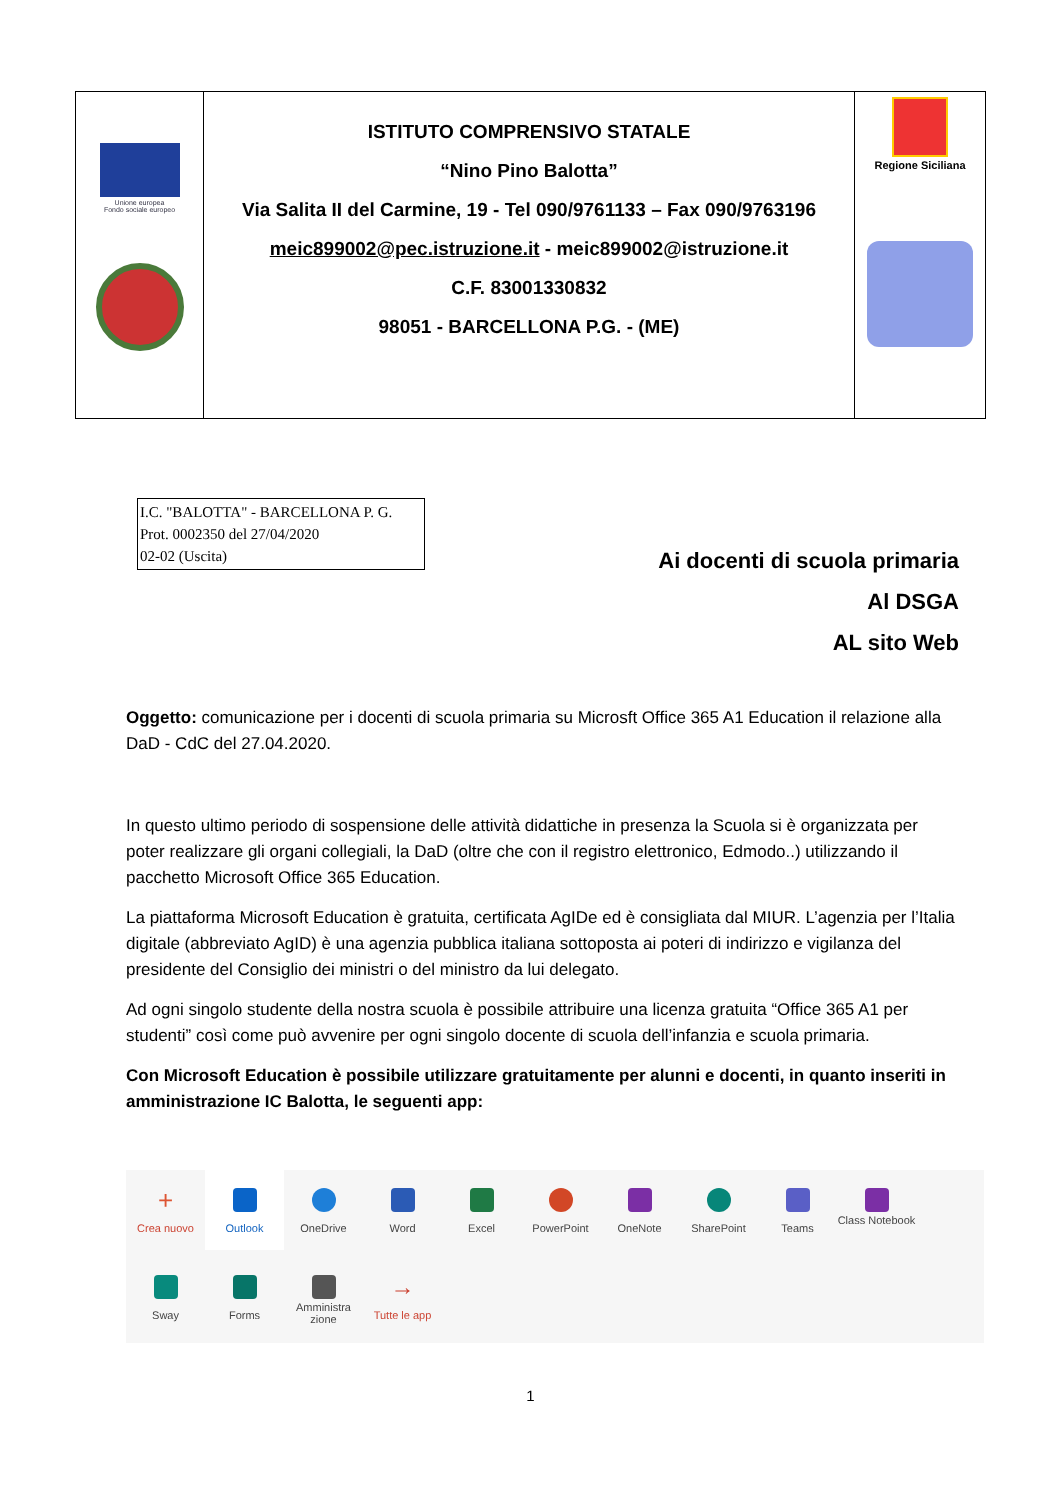| Unione europea Fondo sociale europeo | ISTITUTO COMPRENSIVO STATALE “Nino Pino Balotta” Via Salita II del Carmine, 19 - Tel 090/9761133 – Fax 090/9763196 meic899002@pec.istruzione.it - meic899002@istruzione.it C.F. 83001330832 98051 - BARCELLONA P.G. - (ME) | Regione Siciliana |
I.C. "BALOTTA" - BARCELLONA P. G.
Prot. 0002350 del 27/04/2020
02-02 (Uscita)
Ai docenti di scuola primaria
Al DSGA
AL sito Web
Oggetto: comunicazione per i docenti di scuola primaria su Microsft Office 365 A1 Education il relazione alla DaD - CdC del 27.04.2020.
In questo ultimo periodo di sospensione delle attività didattiche in presenza la Scuola si è organizzata per poter realizzare gli organi collegiali, la DaD (oltre che con il registro elettronico, Edmodo..) utilizzando il pacchetto Microsoft Office 365 Education.
La piattaforma Microsoft Education è gratuita, certificata AgIDe ed è consigliata dal MIUR. L’agenzia per l’Italia digitale (abbreviato AgID) è una agenzia pubblica italiana sottoposta ai poteri di indirizzo e vigilanza del presidente del Consiglio dei ministri o del ministro da lui delegato.
Ad ogni singolo studente della nostra scuola è possibile attribuire una licenza gratuita “Office 365 A1 per studenti” così come può avvenire per ogni singolo docente di scuola dell’infanzia e scuola primaria.
Con Microsoft Education è possibile utilizzare gratuitamente per alunni e docenti, in quanto inseriti in amministrazione IC Balotta, le seguenti app:
+
Crea nuovo
Outlook
OneDrive
Word
Excel
PowerPoint
OneNote
SharePoint
Teams
Class Notebook
Sway
Forms
Amministra zione
→
Tutte le app
1